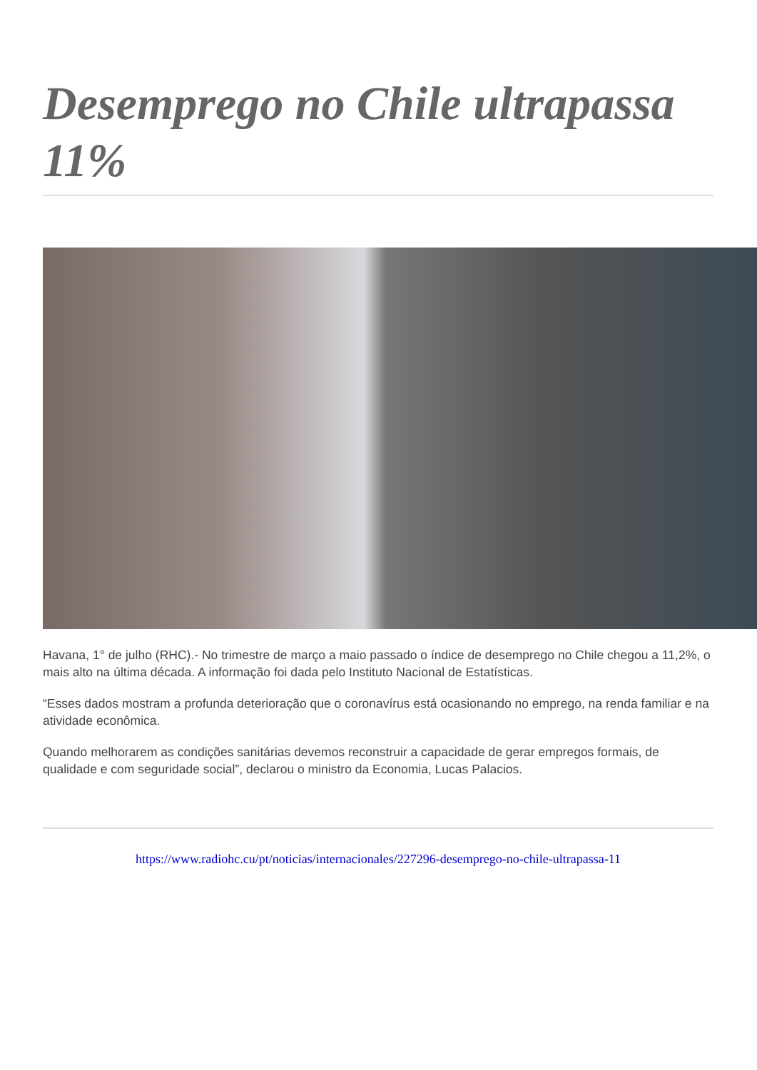Desemprego no Chile ultrapassa 11%
Havana, 1° de julho (RHC).- No trimestre de março a maio passado o índice de desemprego no Chile chegou a 11,2%, o mais alto na última década. A informação foi dada pelo Instituto Nacional de Estatísticas.
“Esses dados mostram a profunda deterioração que o coronavírus está ocasionando no emprego, na renda familiar e na atividade econômica.
Quando melhorarem as condições sanitárias devemos reconstruir a capacidade de gerar empregos formais, de qualidade e com seguridade social”, declarou o ministro da Economia, Lucas Palacios.
https://www.radiohc.cu/pt/noticias/internacionales/227296-desemprego-no-chile-ultrapassa-11